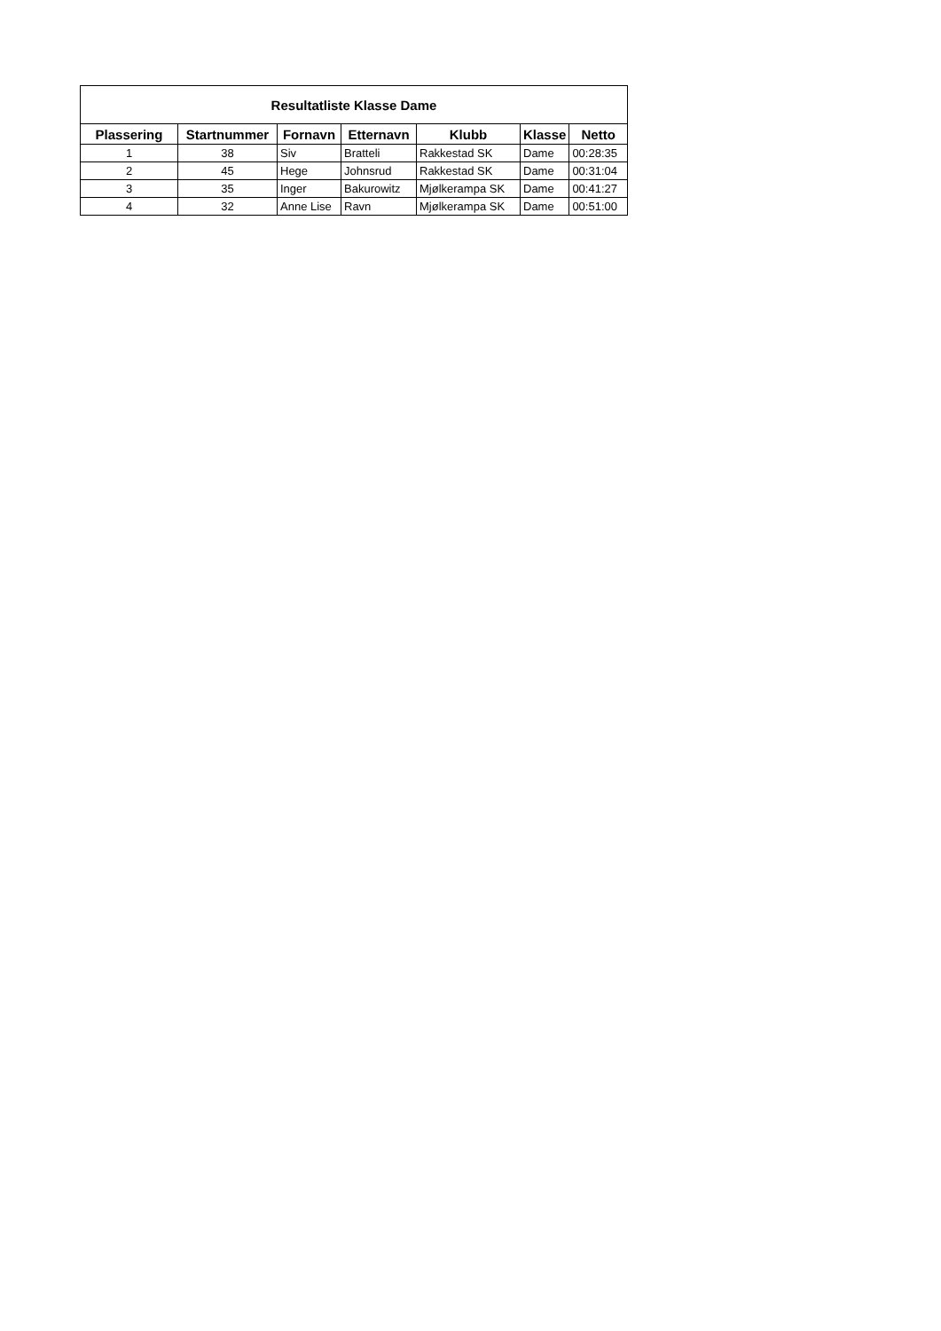| Resultatliste Klasse Dame | | | | | | |
| --- | --- | --- | --- | --- | --- | --- |
| Plassering | Startnummer | Fornavn | Etternavn | Klubb | Klasse | Netto |
| 1 | 38 | Siv | Bratteli | Rakkestad SK | Dame | 00:28:35 |
| 2 | 45 | Hege | Johnsrud | Rakkestad SK | Dame | 00:31:04 |
| 3 | 35 | Inger | Bakurowitz | Mjølkerampa SK | Dame | 00:41:27 |
| 4 | 32 | Anne Lise | Ravn | Mjølkerampa SK | Dame | 00:51:00 |